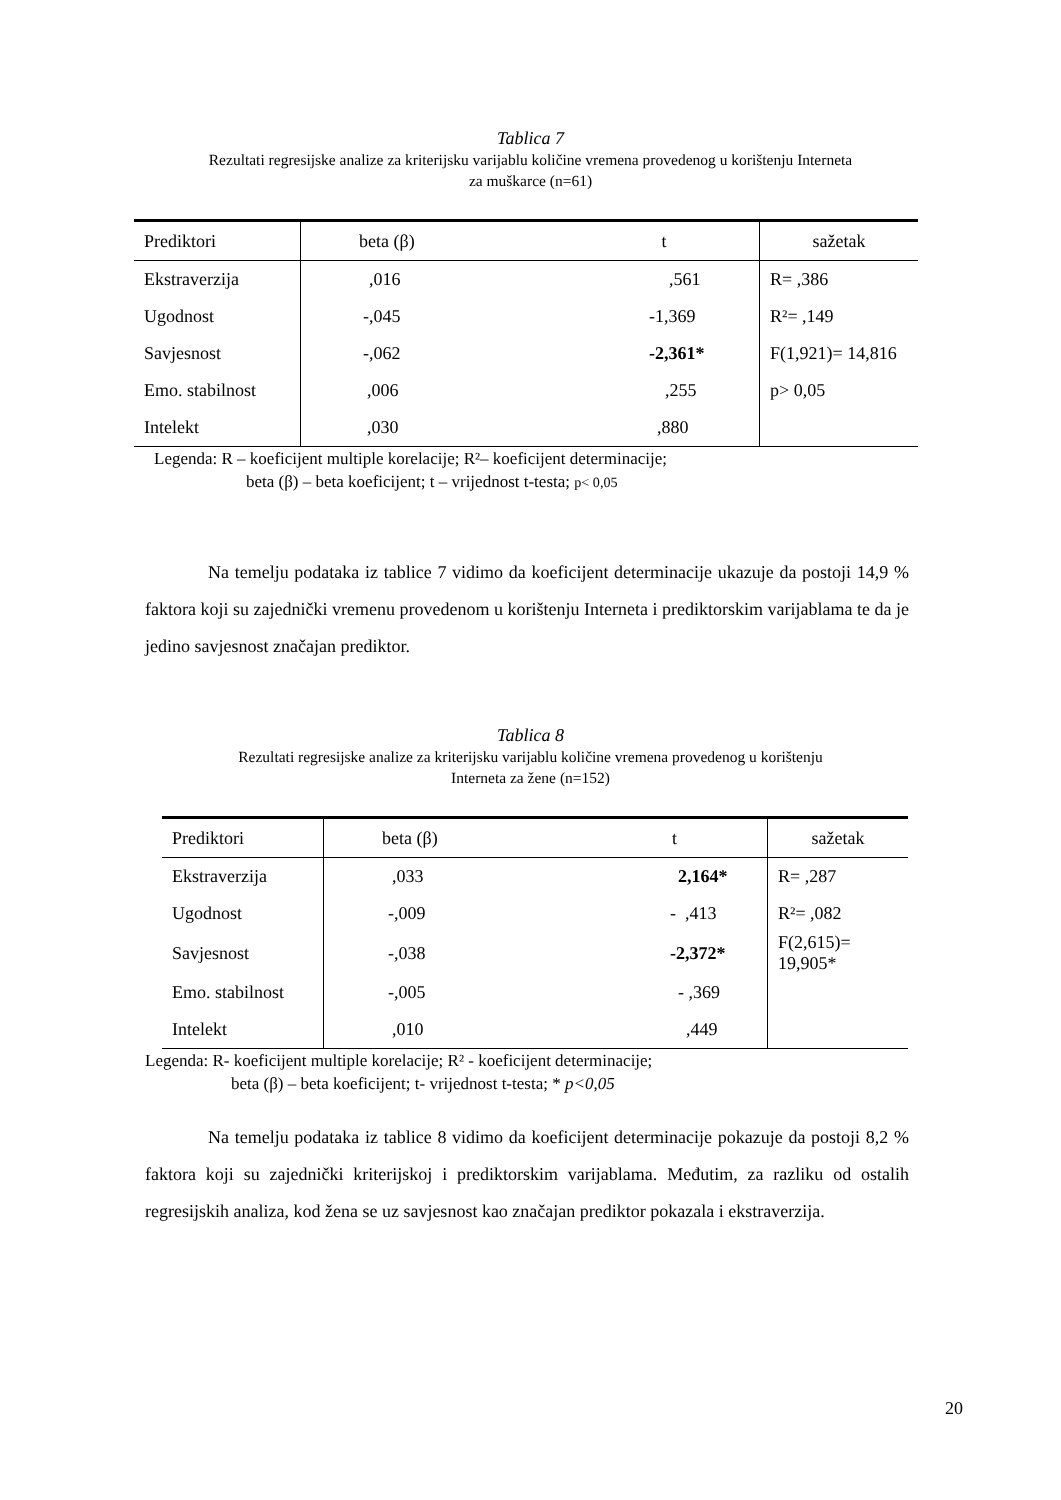Tablica 7
Rezultati regresijske analize za kriterijsku varijablu količine vremena provedenog u korištenju Interneta
za muškarce (n=61)
| Prediktori | beta (β) | t | sažetak |
| Ekstraverzija | ,016 | ,561 | R= ,386 |
| Ugodnost | -,045 | -1,369 | R²= ,149 |
| Savjesnost | -,062 | -2,361* | F(1,921)= 14,816 |
| Emo. stabilnost | ,006 | ,255 | p> 0,05 |
| Intelekt | ,030 | ,880 | |
Legenda: R – koeficijent multiple korelacije; R²– koeficijent determinacije;
beta (β) – beta koeficijent; t – vrijednost t-testa; p< 0,05
Na temelju podataka iz tablice 7 vidimo da koeficijent determinacije ukazuje da postoji 14,9 % faktora koji su zajednički vremenu provedenom u korištenju Interneta i prediktorskim varijablama te da je jedino savjesnost značajan prediktor.
Tablica 8
Rezultati regresijske analize za kriterijsku varijablu količine vremena provedenog u korištenju
Interneta za žene (n=152)
| Prediktori | beta (β) | t | sažetak |
| Ekstraverzija | ,033 | 2,164* | R= ,287 |
| Ugodnost | -,009 | - ,413 | R²= ,082 |
| Savjesnost | -,038 | -2,372* | F(2,615)= 19,905* |
| Emo. stabilnost | -,005 | - ,369 | |
| Intelekt | ,010 | ,449 | |
Legenda: R- koeficijent multiple korelacije; R² - koeficijent determinacije;
beta (β) – beta koeficijent; t- vrijednost t-testa; * p<0,05
Na temelju podataka iz tablice 8 vidimo da koeficijent determinacije pokazuje da postoji 8,2 % faktora koji su zajednički kriterijskoj i prediktorskim varijablama. Međutim, za razliku od ostalih regresijskih analiza, kod žena se uz savjesnost kao značajan prediktor pokazala i ekstraverzija.
20